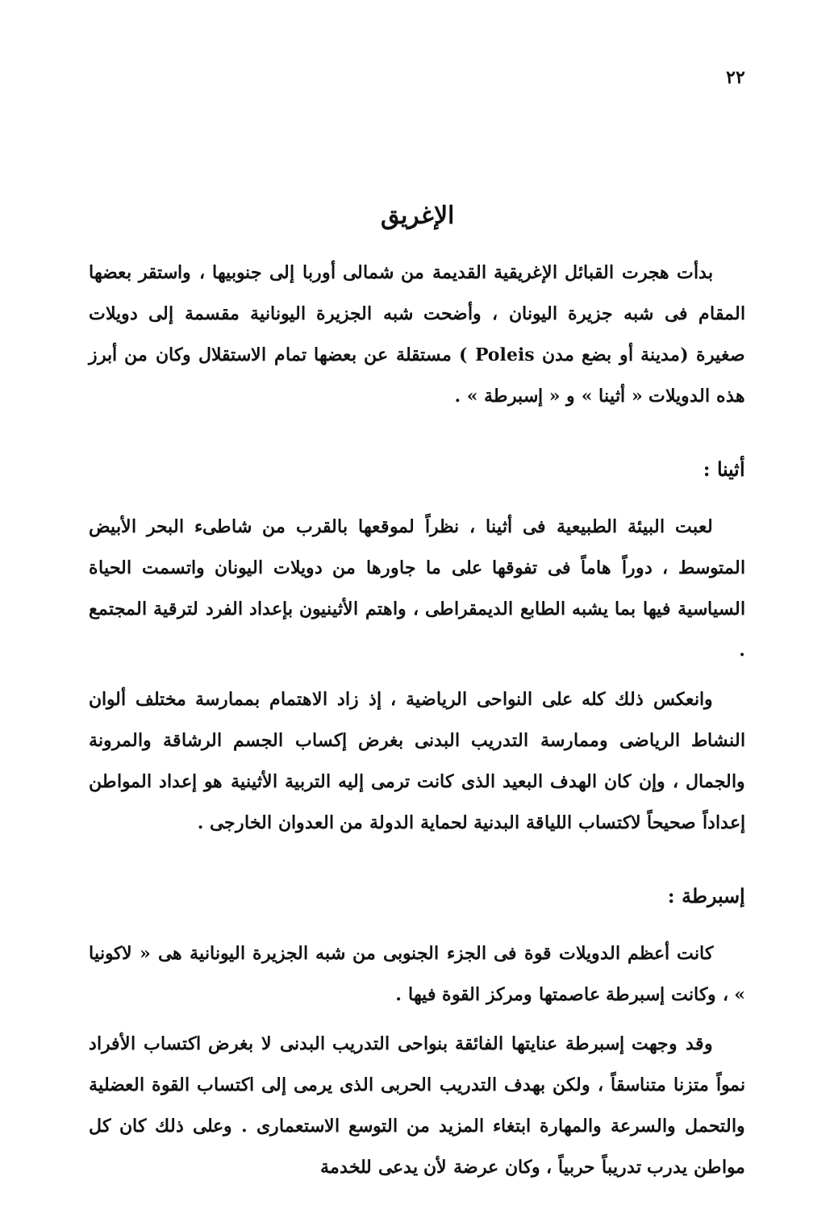٢٢
الإغريق
بدأت هجرت القبائل الإغريقية القديمة من شمالى أوربا إلى جنوبيها ، واستقر بعضها المقام فى شبه جزيرة اليونان ، وأضحت شبه الجزيرة اليونانية مقسمة إلى دويلات صغيرة (مدينة أو بضع مدن Poleis ) مستقلة عن بعضها تمام الاستقلال وكان من أبرز هذه الدويلات « أثينا » و « إسبرطة » .
أثينا :
لعبت البيئة الطبيعية فى أثينا ، نظراً لموقعها بالقرب من شاطىء البحر الأبيض المتوسط ، دوراً هاماً فى تفوقها على ما جاورها من دويلات اليونان واتسمت الحياة السياسية فيها بما يشبه الطابع الديمقراطى ، واهتم الأثينيون بإعداد الفرد لترقية المجتمع .
وانعكس ذلك كله على النواحى الرياضية ، إذ زاد الاهتمام بممارسة مختلف ألوان النشاط الرياضى وممارسة التدريب البدنى بغرض إكساب الجسم الرشاقة والمرونة والجمال ، وإن كان الهدف البعيد الذى كانت ترمى إليه التربية الأثينية هو إعداد المواطن إعداداً صحيحاً لاكتساب اللياقة البدنية لحماية الدولة من العدوان الخارجى .
إسبرطة :
كانت أعظم الدويلات قوة فى الجزء الجنوبى من شبه الجزيرة اليونانية هى « لاكونيا » ، وكانت إسبرطة عاصمتها ومركز القوة فيها .
وقد وجهت إسبرطة عنايتها الفائقة بنواحى التدريب البدنى لا بغرض اكتساب الأفراد نمواً متزنا متناسقاً ، ولكن بهدف التدريب الحربى الذى يرمى إلى اكتساب القوة العضلية والتحمل والسرعة والمهارة ابتغاء المزيد من التوسع الاستعمارى . وعلى ذلك كان كل مواطن يدرب تدريباً حربياً ، وكان عرضة لأن يدعى للخدمة